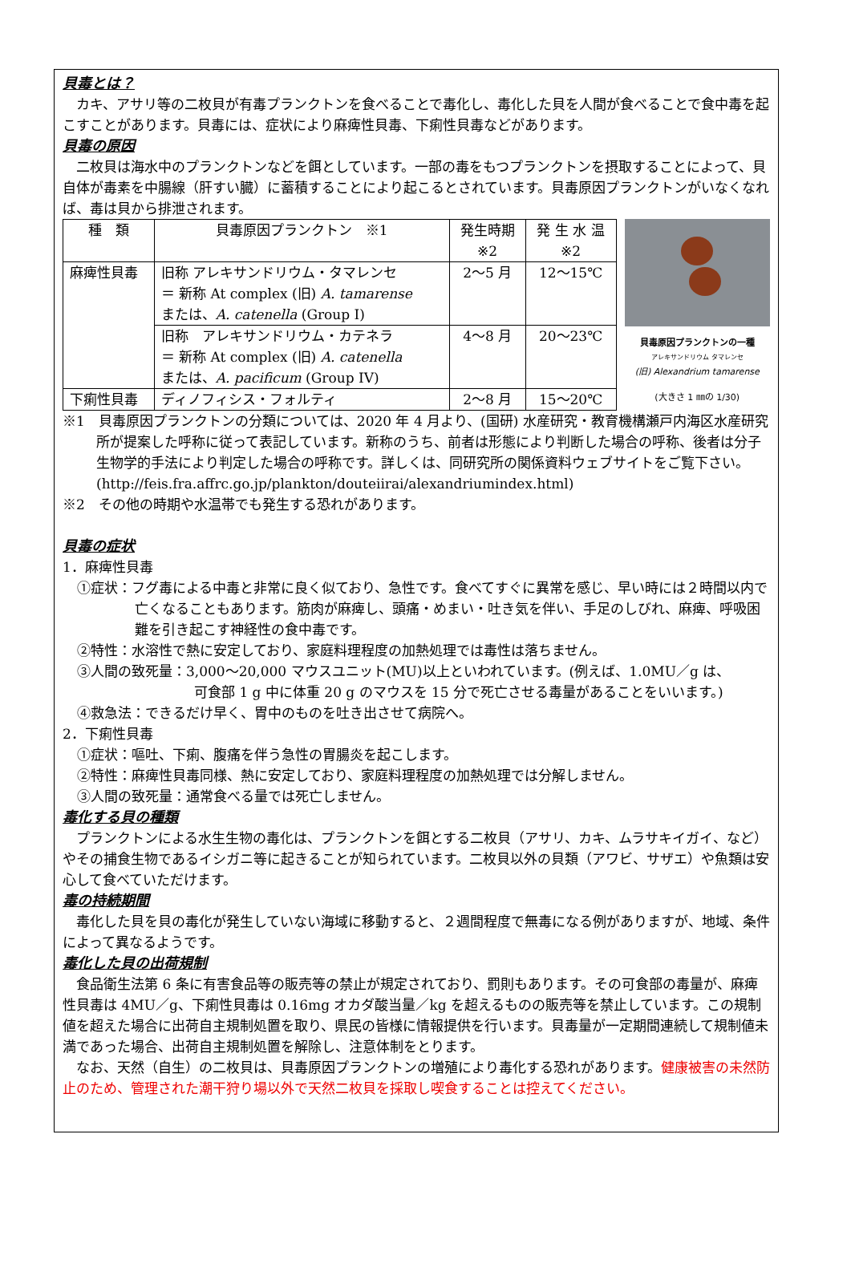貝毒とは？
カキ、アサリ等の二枚貝が有毒プランクトンを食べることで毒化し、毒化した貝を人間が食べることで食中毒を起こすことがあります。貝毒には、症状により麻痺性貝毒、下痢性貝毒などがあります。
貝毒の原因
二枚貝は海水中のプランクトンなどを餌としています。一部の毒をもつプランクトンを摂取することによって、貝自体が毒素を中腸線（肝すい臓）に蓄積することにより起こるとされています。貝毒原因プランクトンがいなくなれば、毒は貝から排泄されます。
| 種 類 | 貝毒原因プランクトン ※1 | 発生時期 ※2 | 発 生 水 温 ※2 |
| 麻痺性貝毒 | 旧称 アレキサンドリウム・タマレンセ ＝ 新称 At complex (旧) A. tamarense または、 A. catenella (Group I) | 2～5 月 | 12～15℃ |
| | 旧称 アレキサンドリウム・カテネラ ＝ 新称 At complex (旧) A. catenella または、 A. pacificum (Group IV) | 4～8 月 | 20～23℃ |
| 下痢性貝毒 | ディノフィシス・フォルティ | 2～8 月 | 15～20℃ |
貝毒原因プランクトンの一種
アレキサンドリウム タマレンセ
(旧) Alexandrium tamarense
(大きさ 1 ㎜の 1/30)
※1　貝毒原因プランクトンの分類については、2020 年 4 月より、(国研) 水産研究・教育機構瀬戸内海区水産研究所が提案した呼称に従って表記しています。新称のうち、前者は形態により判断した場合の呼称、後者は分子生物学的手法により判定した場合の呼称です。詳しくは、同研究所の関係資料ウェブサイトをご覧下さい。(http://feis.fra.affrc.go.jp/plankton/douteiirai/alexandriumindex.html)
※2　その他の時期や水温帯でも発生する恐れがあります。
貝毒の症状
1．麻痺性貝毒
①症状：フグ毒による中毒と非常に良く似ており、急性です。食べてすぐに異常を感じ、早い時には２時間以内で亡くなることもあります。筋肉が麻痺し、頭痛・めまい・吐き気を伴い、手足のしびれ、麻痺、呼吸困難を引き起こす神経性の食中毒です。
②特性：水溶性で熱に安定しており、家庭料理程度の加熱処理では毒性は落ちません。
③人間の致死量：3,000～20,000 マウスユニット(MU)以上といわれています。(例えば、1.0MU／g は、
可食部 1 g 中に体重 20 g のマウスを 15 分で死亡させる毒量があることをいいます。)
④救急法：できるだけ早く、胃中のものを吐き出させて病院へ。
2．下痢性貝毒
①症状：嘔吐、下痢、腹痛を伴う急性の胃腸炎を起こします。
②特性：麻痺性貝毒同様、熱に安定しており、家庭料理程度の加熱処理では分解しません。
③人間の致死量：通常食べる量では死亡しません。
毒化する貝の種類
プランクトンによる水生生物の毒化は、プランクトンを餌とする二枚貝（アサリ、カキ、ムラサキイガイ、など）やその捕食生物であるイシガニ等に起きることが知られています。二枚貝以外の貝類（アワビ、サザエ）や魚類は安心して食べていただけます。
毒の持続期間
毒化した貝を貝の毒化が発生していない海域に移動すると、２週間程度で無毒になる例がありますが、地域、条件によって異なるようです。
毒化した貝の出荷規制
食品衛生法第 6 条に有害食品等の販売等の禁止が規定されており、罰則もあります。その可食部の毒量が、麻痺性貝毒は 4MU／g、下痢性貝毒は 0.16mg オカダ酸当量／kg を超えるものの販売等を禁止しています。この規制値を超えた場合に出荷自主規制処置を取り、県民の皆様に情報提供を行います。貝毒量が一定期間連続して規制値未満であった場合、出荷自主規制処置を解除し、注意体制をとります。
なお、天然（自生）の二枚貝は、貝毒原因プランクトンの増殖により毒化する恐れがあります。健康被害の未然防止のため、管理された潮干狩り場以外で天然二枚貝を採取し喫食することは控えてください。